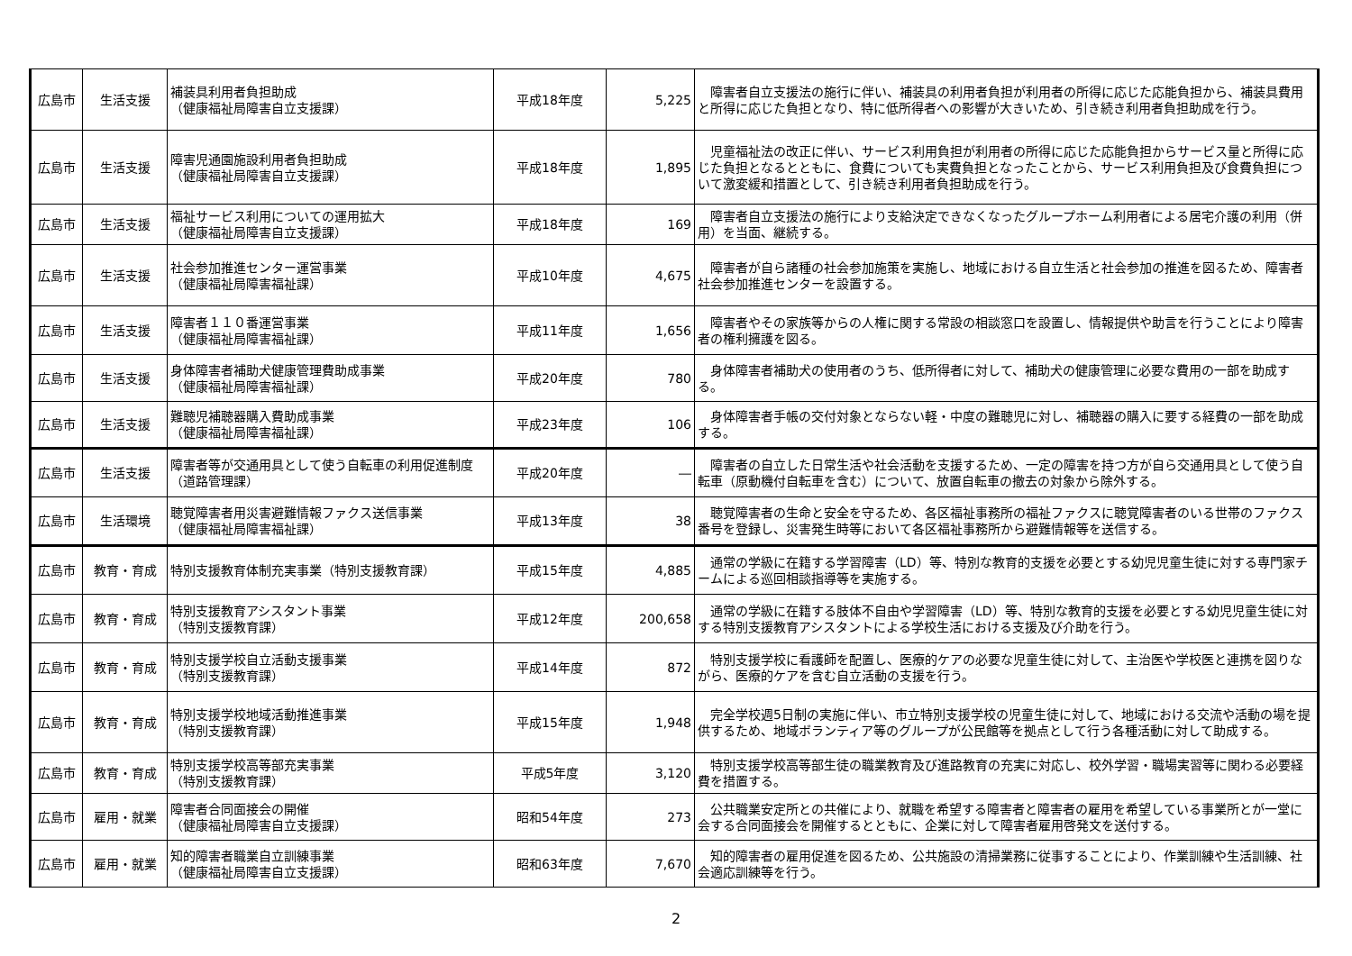| 広島市 | 生活支援 | 補装具利用者負担助成 （健康福祉局障害自立支援課） | 平成18年度 | 5,225 | 障害者自立支援法の施行に伴い、補装具の利用者負担が利用者の所得に応じた応能負担から、補装具費用と所得に応じた負担となり、特に低所得者への影響が大きいため、引き続き利用者負担助成を行う。 |
| 広島市 | 生活支援 | 障害児通園施設利用者負担助成 （健康福祉局障害自立支援課） | 平成18年度 | 1,895 | 児童福祉法の改正に伴い、サービス利用負担が利用者の所得に応じた応能負担からサービス量と所得に応じた負担となるとともに、食費についても実費負担となったことから、サービス利用負担及び食費負担について激変緩和措置として、引き続き利用者負担助成を行う。 |
| 広島市 | 生活支援 | 福祉サービス利用についての運用拡大 （健康福祉局障害自立支援課） | 平成18年度 | 169 | 障害者自立支援法の施行により支給決定できなくなったグループホーム利用者による居宅介護の利用（併用）を当面、継続する。 |
| 広島市 | 生活支援 | 社会参加推進センター運営事業 （健康福祉局障害福祉課） | 平成10年度 | 4,675 | 障害者が自ら諸種の社会参加施策を実施し、地域における自立生活と社会参加の推進を図るため、障害者社会参加推進センターを設置する。 |
| 広島市 | 生活支援 | 障害者１１０番運営事業 （健康福祉局障害福祉課） | 平成11年度 | 1,656 | 障害者やその家族等からの人権に関する常設の相談窓口を設置し、情報提供や助言を行うことにより障害者の権利擁護を図る。 |
| 広島市 | 生活支援 | 身体障害者補助犬健康管理費助成事業 （健康福祉局障害福祉課） | 平成20年度 | 780 | 身体障害者補助犬の使用者のうち、低所得者に対して、補助犬の健康管理に必要な費用の一部を助成する。 |
| 広島市 | 生活支援 | 難聴児補聴器購入費助成事業 （健康福祉局障害福祉課） | 平成23年度 | 106 | 身体障害者手帳の交付対象とならない軽・中度の難聴児に対し、補聴器の購入に要する経費の一部を助成する。 |
| 広島市 | 生活支援 | 障害者等が交通用具として使う自転車の利用促進制度（道路管理課） | 平成20年度 | ― | 障害者の自立した日常生活や社会活動を支援するため、一定の障害を持つ方が自ら交通用具として使う自転車（原動機付自転車を含む）について、放置自転車の撤去の対象から除外する。 |
| 広島市 | 生活環境 | 聴覚障害者用災害避難情報ファクス送信事業 （健康福祉局障害福祉課） | 平成13年度 | 38 | 聴覚障害者の生命と安全を守るため、各区福祉事務所の福祉ファクスに聴覚障害者のいる世帯のファクス番号を登録し、災害発生時等において各区福祉事務所から避難情報等を送信する。 |
| 広島市 | 教育・育成 | 特別支援教育体制充実事業（特別支援教育課） | 平成15年度 | 4,885 | 通常の学級に在籍する学習障害（LD）等、特別な教育的支援を必要とする幼児児童生徒に対する専門家チームによる巡回相談指導等を実施する。 |
| 広島市 | 教育・育成 | 特別支援教育アシスタント事業 （特別支援教育課） | 平成12年度 | 200,658 | 通常の学級に在籍する肢体不自由や学習障害（LD）等、特別な教育的支援を必要とする幼児児童生徒に対する特別支援教育アシスタントによる学校生活における支援及び介助を行う。 |
| 広島市 | 教育・育成 | 特別支援学校自立活動支援事業 （特別支援教育課） | 平成14年度 | 872 | 特別支援学校に看護師を配置し、医療的ケアの必要な児童生徒に対して、主治医や学校医と連携を図りながら、医療的ケアを含む自立活動の支援を行う。 |
| 広島市 | 教育・育成 | 特別支援学校地域活動推進事業 （特別支援教育課） | 平成15年度 | 1,948 | 完全学校週5日制の実施に伴い、市立特別支援学校の児童生徒に対して、地域における交流や活動の場を提供するため、地域ボランティア等のグループが公民館等を拠点として行う各種活動に対して助成する。 |
| 広島市 | 教育・育成 | 特別支援学校高等部充実事業 （特別支援教育課） | 平成5年度 | 3,120 | 特別支援学校高等部生徒の職業教育及び進路教育の充実に対応し、校外学習・職場実習等に関わる必要経費を措置する。 |
| 広島市 | 雇用・就業 | 障害者合同面接会の開催 （健康福祉局障害自立支援課） | 昭和54年度 | 273 | 公共職業安定所との共催により、就職を希望する障害者と障害者の雇用を希望している事業所とが一堂に会する合同面接会を開催するとともに、企業に対して障害者雇用啓発文を送付する。 |
| 広島市 | 雇用・就業 | 知的障害者職業自立訓練事業 （健康福祉局障害自立支援課） | 昭和63年度 | 7,670 | 知的障害者の雇用促進を図るため、公共施設の清掃業務に従事することにより、作業訓練や生活訓練、社会適応訓練等を行う。 |
2